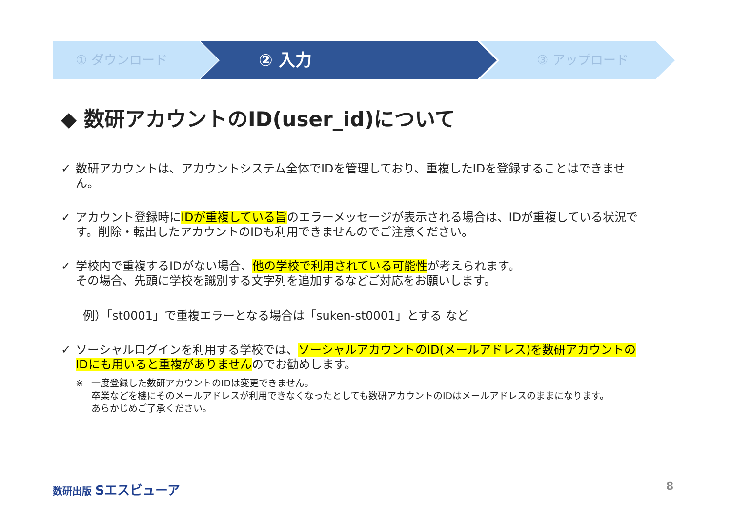① ダウンロード ② 入力 ③ アップロード
◆ 数研アカウントのID(user_id)について
✓ 数研アカウントは、アカウントシステム全体でIDを管理しており、重複したIDを登録することはできません。
✓ アカウント登録時にIDが重複している旨のエラーメッセージが表示される場合は、IDが重複している状況です。削除・転出したアカウントのIDも利用できませんのでご注意ください。
✓ 学校内で重複するIDがない場合、他の学校で利用されている可能性が考えられます。
その場合、先頭に学校を識別する文字列を追加するなどご対応をお願いします。
例）「st0001」で重複エラーとなる場合は「suken-st0001」とする など
✓ ソーシャルログインを利用する学校では、ソーシャルアカウントのID(メールアドレス)を数研アカウントのIDにも用いると重複がありませんのでお勧めします。
※ 一度登録した数研アカウントのIDは変更できません。
卒業などを機にそのメールアドレスが利用できなくなったとしても数研アカウントのIDはメールアドレスのままになります。
あらかじめご了承ください。
数研出版 Sエスビューア 8